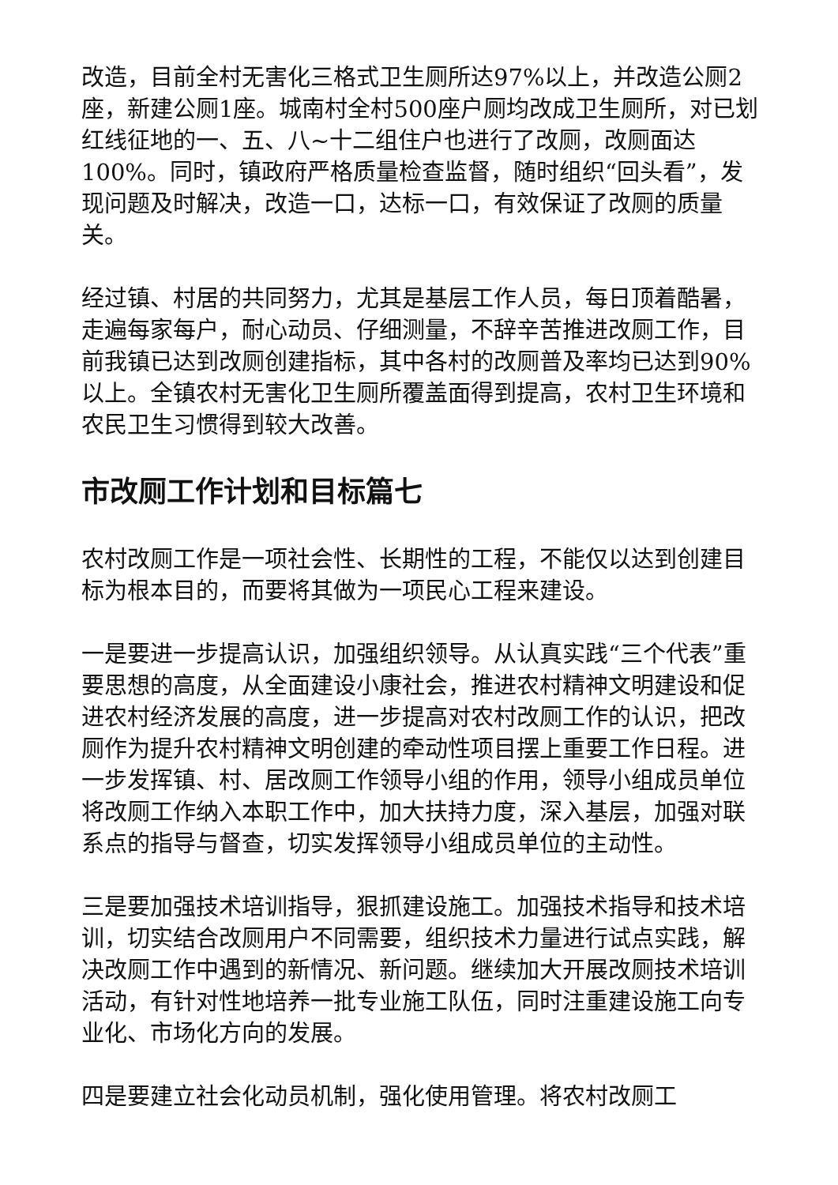改造，目前全村无害化三格式卫生厕所达97%以上，并改造公厕2座，新建公厕1座。城南村全村500座户厕均改成卫生厕所，对已划红线征地的一、五、八~十二组住户也进行了改厕，改厕面达100%。同时，镇政府严格质量检查监督，随时组织“回头看”，发现问题及时解决，改造一口，达标一口，有效保证了改厕的质量关。
经过镇、村居的共同努力，尤其是基层工作人员，每日顶着酷暑，走遍每家每户，耐心动员、仔细测量，不辞辛苦推进改厕工作，目前我镇已达到改厕创建指标，其中各村的改厕普及率均已达到90%以上。全镇农村无害化卫生厕所覆盖面得到提高，农村卫生环境和农民卫生习惯得到较大改善。
市改厕工作计划和目标篇七
农村改厕工作是一项社会性、长期性的工程，不能仅以达到创建目标为根本目的，而要将其做为一项民心工程来建设。
一是要进一步提高认识，加强组织领导。从认真实践“三个代表”重要思想的高度，从全面建设小康社会，推进农村精神文明建设和促进农村经济发展的高度，进一步提高对农村改厕工作的认识，把改厕作为提升农村精神文明创建的牵动性项目摆上重要工作日程。进一步发挥镇、村、居改厕工作领导小组的作用，领导小组成员单位将改厕工作纳入本职工作中，加大扶持力度，深入基层，加强对联系点的指导与督查，切实发挥领导小组成员单位的主动性。
三是要加强技术培训指导，狠抓建设施工。加强技术指导和技术培训，切实结合改厕用户不同需要，组织技术力量进行试点实践，解决改厕工作中遇到的新情况、新问题。继续加大开展改厕技术培训活动，有针对性地培养一批专业施工队伍，同时注重建设施工向专业化、市场化方向的发展。
四是要建立社会化动员机制，强化使用管理。将农村改厕工